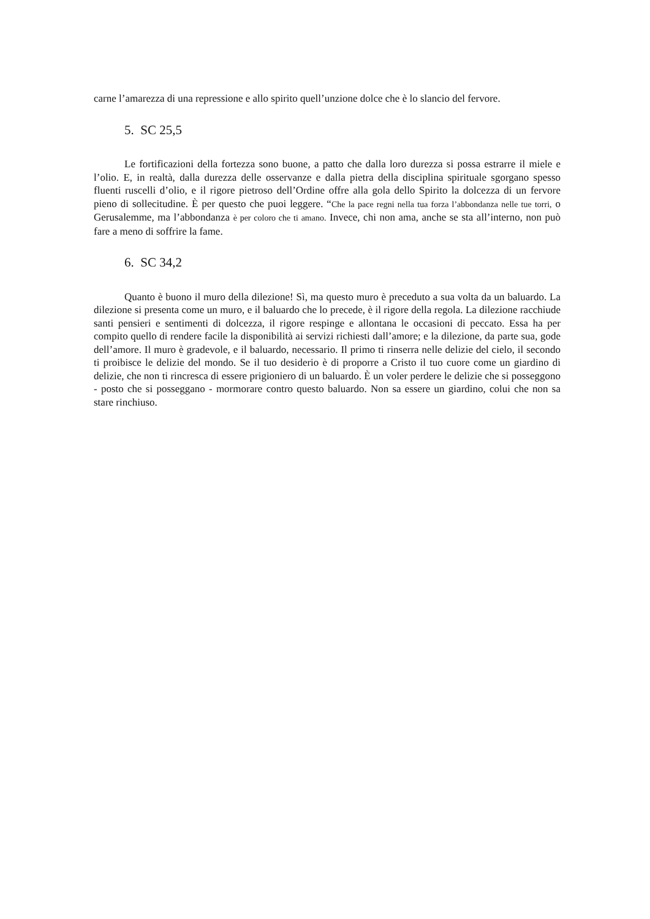carne l’amarezza di una repressione e allo spirito quell’unzione dolce che è lo slancio del fervore.
5. SC 25,5
Le fortificazioni della fortezza sono buone, a patto che dalla loro durezza si possa estrarre il miele e l’olio. E, in realtà, dalla durezza delle osservanze e dalla pietra della disciplina spirituale sgorgano spesso fluenti ruscelli d’olio, e il rigore pietroso dell’Ordine offre alla gola dello Spirito la dolcezza di un fervore pieno di sollecitudine. È per questo che puoi leggere. “Che la pace regni nella tua forza l’abbondanza nelle tue torri, o Gerusalemme, ma l’abbondanza è per coloro che ti amano. Invece, chi non ama, anche se sta all’interno, non può fare a meno di soffrire la fame.
6. SC 34,2
Quanto è buono il muro della dilezione! Sì, ma questo muro è preceduto a sua volta da un baluardo. La dilezione si presenta come un muro, e il baluardo che lo precede, è il rigore della regola. La dilezione racchiude santi pensieri e sentimenti di dolcezza, il rigore respinge e allontana le occasioni di peccato. Essa ha per compito quello di rendere facile la disponibilità ai servizi richiesti dall’amore; e la dilezione, da parte sua, gode dell’amore. Il muro è gradevole, e il baluardo, necessario. Il primo ti rinserra nelle delizie del cielo, il secondo ti proibisce le delizie del mondo. Se il tuo desiderio è di proporre a Cristo il tuo cuore come un giardino di delizie, che non ti rincresca di essere prigioniero di un baluardo. È un voler perdere le delizie che si posseggono - posto che si posseggano - mormorare contro questo baluardo. Non sa essere un giardino, colui che non sa stare rinchiuso.